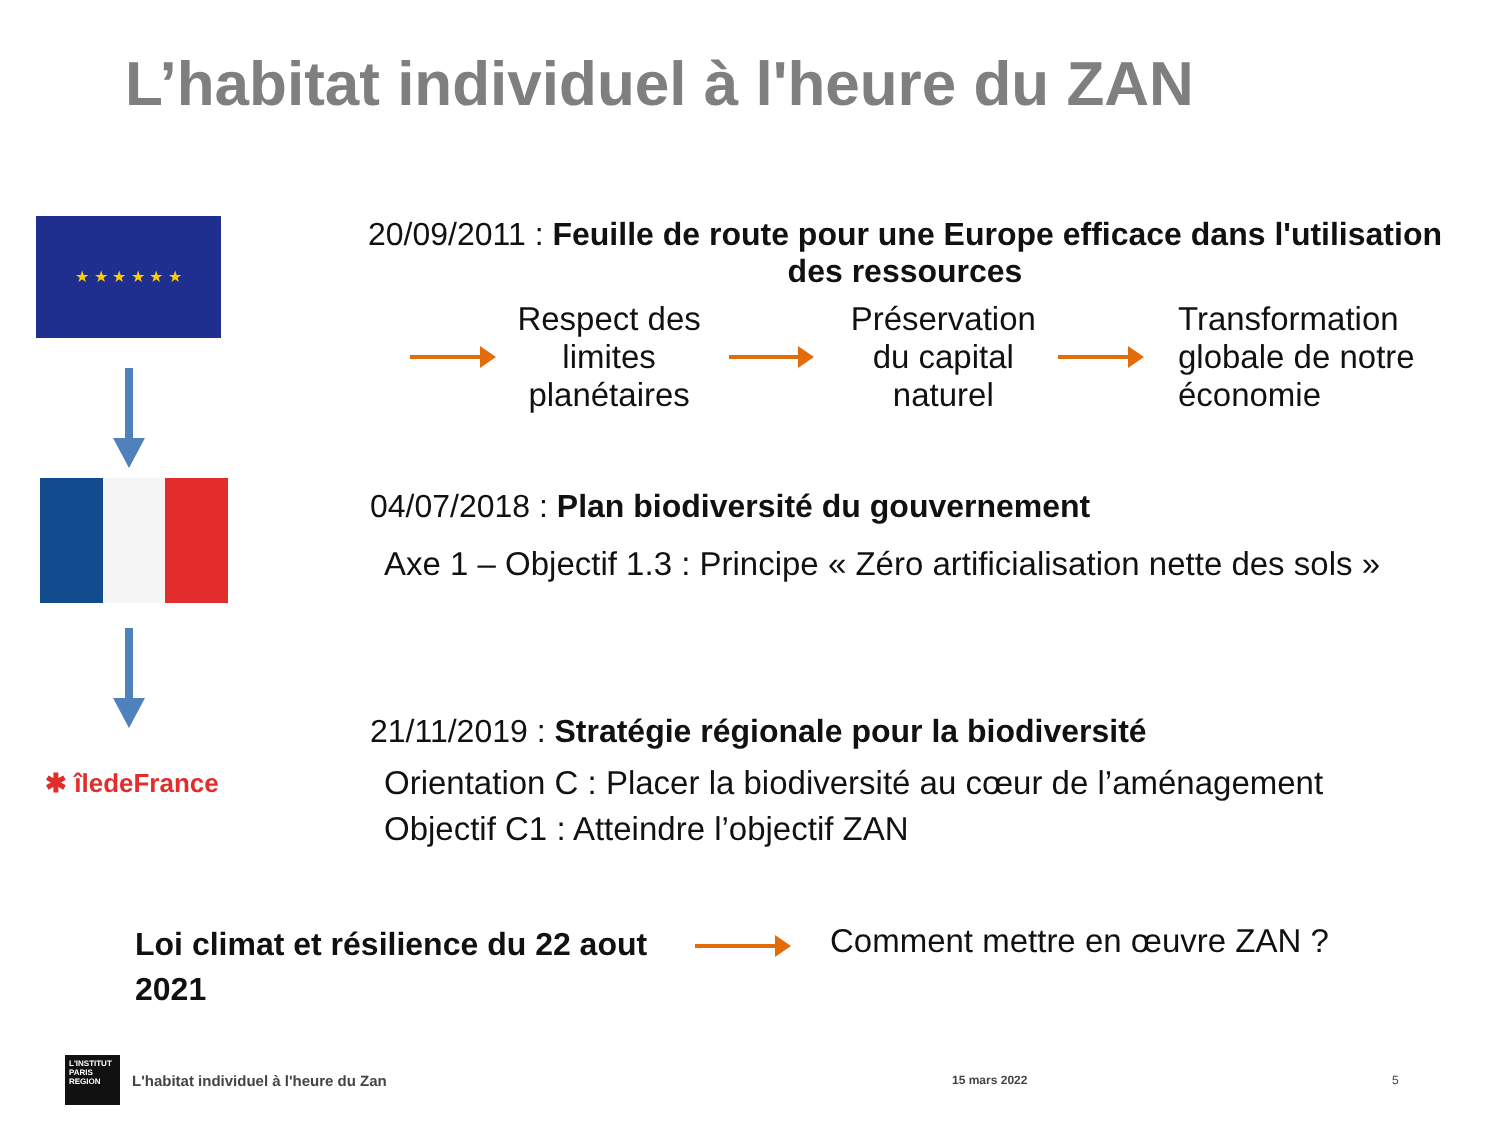L’habitat individuel à l'heure du ZAN
★ ★ ★ ★ ★ ★
20/09/2011 : Feuille de route pour une Europe efficace dans l'utilisation des ressources
Respect des limites planétaires
Préservation du capital naturel
Transformation globale de notre économie
04/07/2018 : Plan biodiversité du gouvernement
Axe 1 – Objectif 1.3 : Principe « Zéro artificialisation nette des sols »
✱ îledeFrance
21/11/2019 : Stratégie régionale pour la biodiversité
Orientation C : Placer la biodiversité au cœur de l’aménagement
Objectif C1 : Atteindre l’objectif ZAN
Loi climat et résilience du 22 aout 2021
Comment mettre en œuvre ZAN ?
L'INSTITUT PARIS REGION
L'habitat individuel à l'heure du Zan 15 mars 2022 5